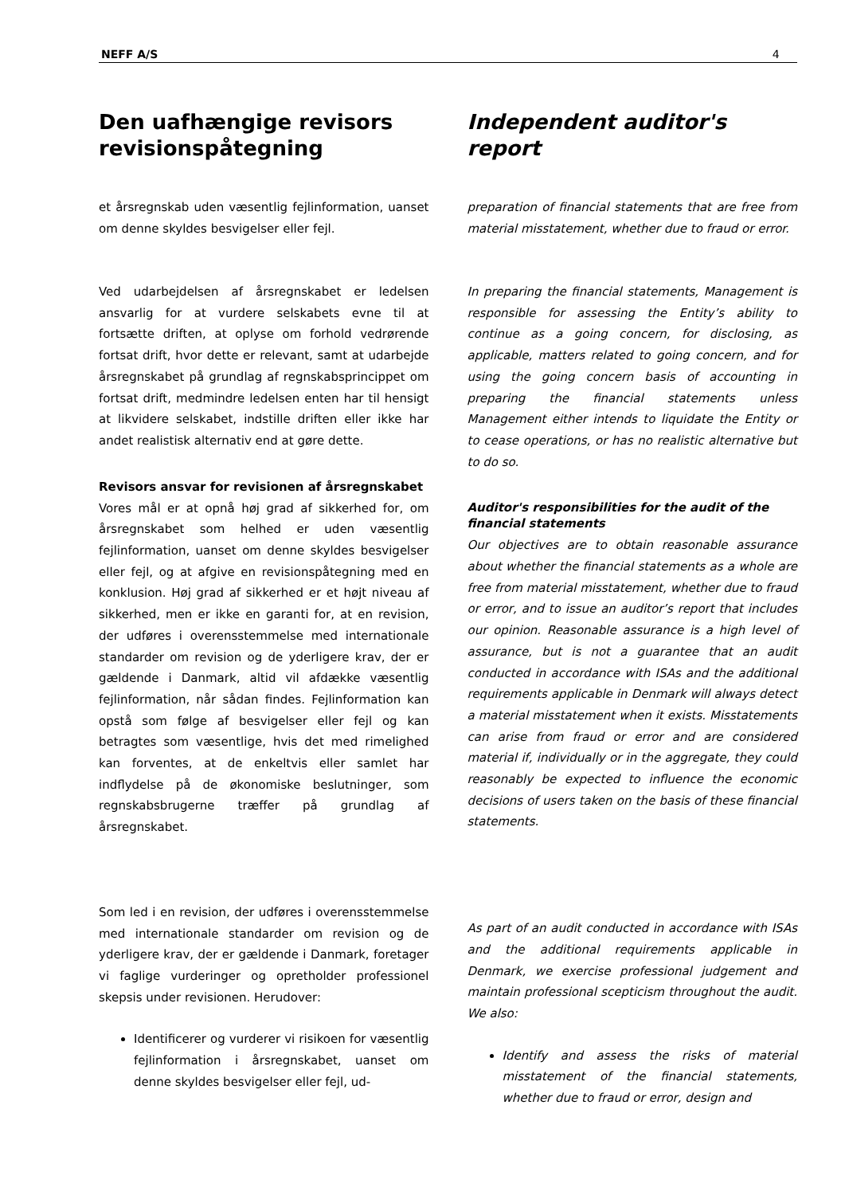NEFF A/S 4
Den uafhængige revisors revisionspåtegning
et årsregnskab uden væsentlig fejlinformation, uanset om denne skyldes besvigelser eller fejl.
Ved udarbejdelsen af årsregnskabet er ledelsen ansvarlig for at vurdere selskabets evne til at fortsætte driften, at oplyse om forhold vedrørende fortsat drift, hvor dette er relevant, samt at udarbejde årsregnskabet på grundlag af regnskabsprincippet om fortsat drift, medmindre ledelsen enten har til hensigt at likvidere selskabet, indstille driften eller ikke har andet realistisk alternativ end at gøre dette.
Revisors ansvar for revisionen af årsregnskabet
Vores mål er at opnå høj grad af sikkerhed for, om årsregnskabet som helhed er uden væsentlig fejlinformation, uanset om denne skyldes besvigelser eller fejl, og at afgive en revisionspåtegning med en konklusion. Høj grad af sikkerhed er et højt niveau af sikkerhed, men er ikke en garanti for, at en revision, der udføres i overensstemmelse med internationale standarder om revision og de yderligere krav, der er gældende i Danmark, altid vil afdække væsentlig fejlinformation, når sådan findes. Fejlinformation kan opstå som følge af besvigelser eller fejl og kan betragtes som væsentlige, hvis det med rimelighed kan forventes, at de enkeltvis eller samlet har indflydelse på de økonomiske beslutninger, som regnskabsbrugerne træffer på grundlag af årsregnskabet.
Som led i en revision, der udføres i overensstemmelse med internationale standarder om revision og de yderligere krav, der er gældende i Danmark, foretager vi faglige vurderinger og opretholder professionel skepsis under revisionen. Herudover:
Identificerer og vurderer vi risikoen for væsentlig fejlinformation i årsregnskabet, uanset om denne skyldes besvigelser eller fejl, ud-
Independent auditor's report
preparation of financial statements that are free from material misstatement, whether due to fraud or error.
In preparing the financial statements, Management is responsible for assessing the Entity’s ability to continue as a going concern, for disclosing, as applicable, matters related to going concern, and for using the going concern basis of accounting in preparing the financial statements unless Management either intends to liquidate the Entity or to cease operations, or has no realistic alternative but to do so.
Auditor's responsibilities for the audit of the financial statements
Our objectives are to obtain reasonable assurance about whether the financial statements as a whole are free from material misstatement, whether due to fraud or error, and to issue an auditor’s report that includes our opinion. Reasonable assurance is a high level of assurance, but is not a guarantee that an audit conducted in accordance with ISAs and the additional requirements applicable in Denmark will always detect a material misstatement when it exists. Misstatements can arise from fraud or error and are considered material if, individually or in the aggregate, they could reasonably be expected to influence the economic decisions of users taken on the basis of these financial statements.
As part of an audit conducted in accordance with ISAs and the additional requirements applicable in Denmark, we exercise professional judgement and maintain professional scepticism throughout the audit. We also:
Identify and assess the risks of material misstatement of the financial statements, whether due to fraud or error, design and